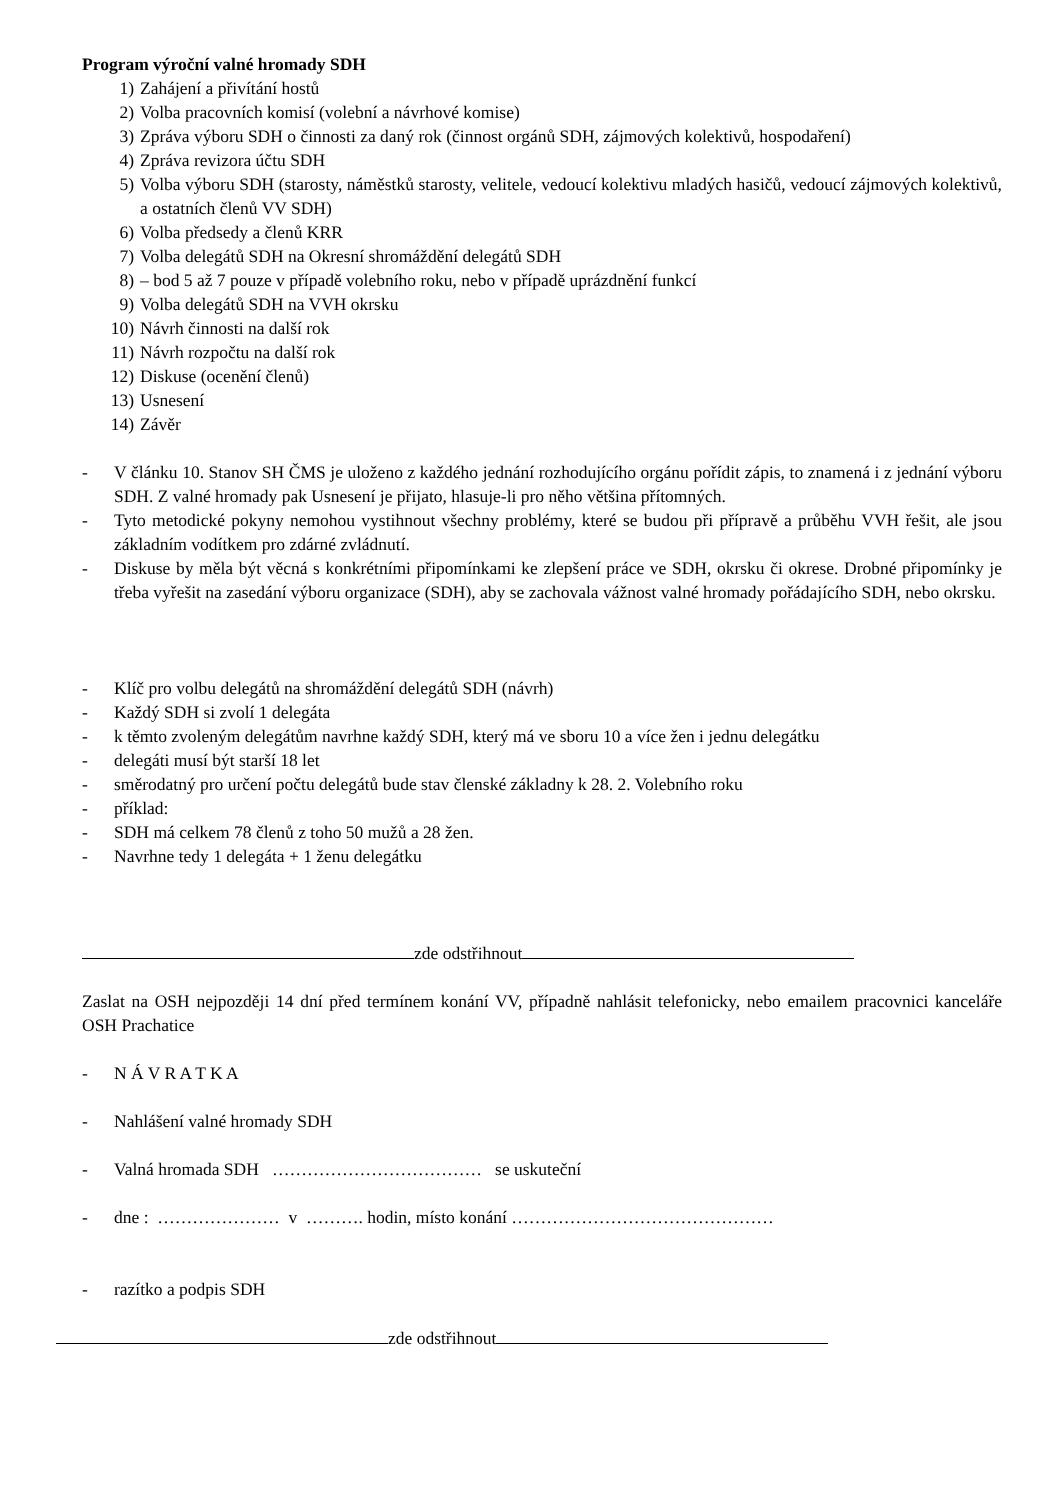Program výroční valné hromady SDH
1) Zahájení a přivítání hostů
2) Volba pracovních komisí (volební a návrhové komise)
3) Zpráva výboru SDH o činnosti za daný rok (činnost orgánů SDH, zájmových kolektivů, hospodaření)
4) Zpráva revizora účtu SDH
5) Volba výboru SDH (starosty, náměstků starosty, velitele, vedoucí kolektivu mladých hasičů, vedoucí zájmových kolektivů, a ostatních členů VV SDH)
6) Volba předsedy a členů KRR
7) Volba delegátů SDH na Okresní shromáždění delegátů SDH
8) – bod 5 až 7 pouze v případě volebního roku, nebo v případě uprázdnění funkcí
9) Volba delegátů SDH na VVH okrsku
10) Návrh činnosti na další rok
11) Návrh rozpočtu na další rok
12) Diskuse (ocenění členů)
13) Usnesení
14) Závěr
- V článku 10. Stanov SH ČMS je uloženo z každého jednání rozhodujícího orgánu pořídit zápis, to znamená i z jednání výboru SDH. Z valné hromady pak Usnesení je přijato, hlasuje-li pro něho většina přítomných.
- Tyto metodické pokyny nemohou vystihnout všechny problémy, které se budou při přípravě a průběhu VVH řešit, ale jsou základním vodítkem pro zdárné zvládnutí.
- Diskuse by měla být věcná s konkrétními připomínkami ke zlepšení práce ve SDH, okrsku či okrese. Drobné připomínky je třeba vyřešit na zasedání výboru organizace (SDH), aby se zachovala vážnost valné hromady pořádajícího SDH, nebo okrsku.
- Klíč pro volbu delegátů na shromáždění delegátů SDH (návrh)
- Každý SDH si zvolí 1 delegáta
- k těmto zvoleným delegátům navrhne každý SDH, který má ve sboru 10 a více žen i jednu delegátku
- delegáti musí být starší 18 let
- směrodatný pro určení počtu delegátů bude stav členské základny k 28. 2. Volebního roku
- příklad:
- SDH má celkem 78 členů z toho 50 mužů a 28 žen.
- Navrhne tedy 1 delegáta + 1 ženu delegátku
zde odstřihnout
Zaslat na OSH nejpozději 14 dní před termínem konání VV, případně nahlásit telefonicky, nebo emailem pracovnici kanceláře OSH Prachatice
- N Á V R A T K A
- Nahlášení valné hromady SDH
- Valná hromada SDH ……………………………… se uskuteční
- dne : ………………… v ………. hodin, místo konání ………………………………………
- razítko a podpis SDH
zde odstřihnout